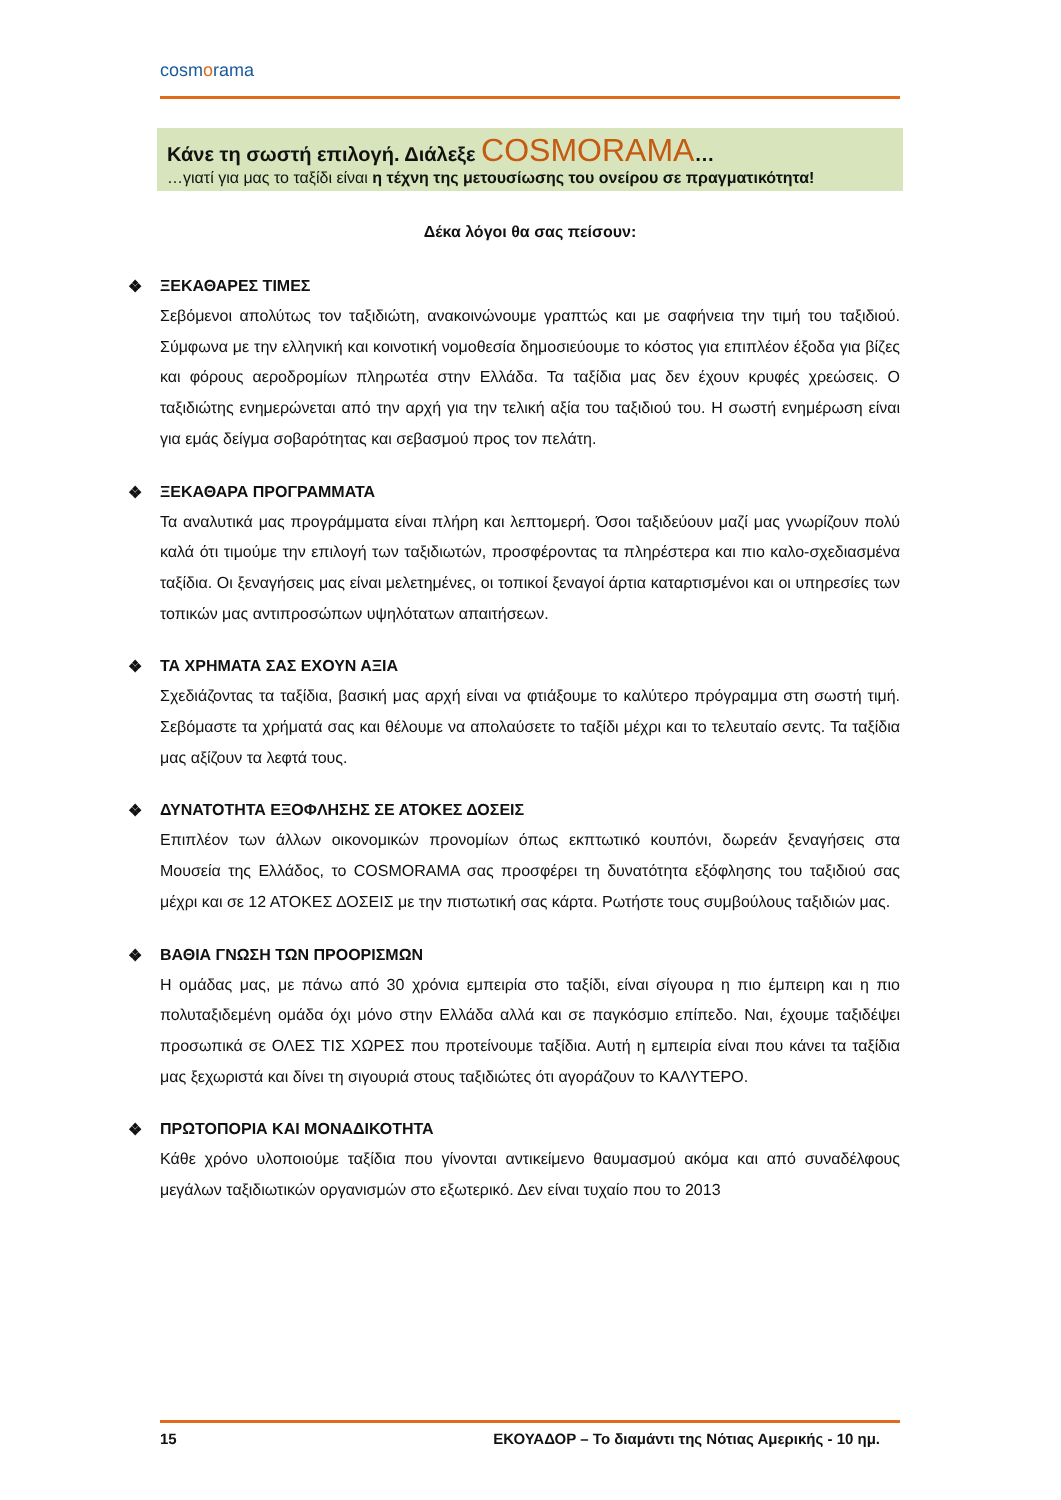cosmorama
Κάνε τη σωστή επιλογή. Διάλεξε COSMORAMA…
…γιατί για μας το ταξίδι είναι η τέχνη της μετουσίωσης του ονείρου σε πραγματικότητα!
Δέκα λόγοι θα σας πείσουν:
❖ ΞΕΚΑΘΑΡΕΣ ΤΙΜΕΣ
Σεβόμενοι απολύτως τον ταξιδιώτη, ανακοινώνουμε γραπτώς και με σαφήνεια την τιμή του ταξιδιού. Σύμφωνα με την ελληνική και κοινοτική νομοθεσία δημοσιεύουμε το κόστος για επιπλέον έξοδα για βίζες και φόρους αεροδρομίων πληρωτέα στην Ελλάδα. Τα ταξίδια μας δεν έχουν κρυφές χρεώσεις. Ο ταξιδιώτης ενημερώνεται από την αρχή για την τελική αξία του ταξιδιού του. Η σωστή ενημέρωση είναι για εμάς δείγμα σοβαρότητας και σεβασμού προς τον πελάτη.
❖ ΞΕΚΑΘΑΡΑ ΠΡΟΓΡΑΜΜΑΤΑ
Τα αναλυτικά μας προγράμματα είναι πλήρη και λεπτομερή. Όσοι ταξιδεύουν μαζί μας γνωρίζουν πολύ καλά ότι τιμούμε την επιλογή των ταξιδιωτών, προσφέροντας τα πληρέστερα και πιο καλο-σχεδιασμένα ταξίδια. Οι ξεναγήσεις μας είναι μελετημένες, οι τοπικοί ξεναγοί άρτια καταρτισμένοι και οι υπηρεσίες των τοπικών μας αντιπροσώπων υψηλότατων απαιτήσεων.
❖ ΤΑ ΧΡΗΜΑΤΑ ΣΑΣ ΕΧΟΥΝ ΑΞΙΑ
Σχεδιάζοντας τα ταξίδια, βασική μας αρχή είναι να φτιάξουμε το καλύτερο πρόγραμμα στη σωστή τιμή. Σεβόμαστε τα χρήματά σας και θέλουμε να απολαύσετε το ταξίδι μέχρι και το τελευταίο σεντς. Τα ταξίδια μας αξίζουν τα λεφτά τους.
❖ ΔΥΝΑΤΟΤΗΤΑ ΕΞΟΦΛΗΣΗΣ ΣΕ ΑΤΟΚΕΣ ΔΟΣΕΙΣ
Επιπλέον των άλλων οικονομικών προνομίων όπως εκπτωτικό κουπόνι, δωρεάν ξεναγήσεις στα Μουσεία της Ελλάδος, το COSMORAMA σας προσφέρει τη δυνατότητα εξόφλησης του ταξιδιού σας μέχρι και σε 12 ΑΤΟΚΕΣ ΔΟΣΕΙΣ με την πιστωτική σας κάρτα. Ρωτήστε τους συμβούλους ταξιδιών μας.
❖ ΒΑΘΙΑ ΓΝΩΣΗ ΤΩΝ ΠΡΟΟΡΙΣΜΩΝ
Η ομάδας μας, με πάνω από 30 χρόνια εμπειρία στο ταξίδι, είναι σίγουρα η πιο έμπειρη και η πιο πολυταξιδεμένη ομάδα όχι μόνο στην Ελλάδα αλλά και σε παγκόσμιο επίπεδο. Ναι, έχουμε ταξιδέψει προσωπικά σε ΟΛΕΣ ΤΙΣ ΧΩΡΕΣ που προτείνουμε ταξίδια. Αυτή η εμπειρία είναι που κάνει τα ταξίδια μας ξεχωριστά και δίνει τη σιγουριά στους ταξιδιώτες ότι αγοράζουν το ΚΑΛΥΤΕΡΟ.
❖ ΠΡΩΤΟΠΟΡΙΑ ΚΑΙ ΜΟΝΑΔΙΚΟΤΗΤΑ
Κάθε χρόνο υλοποιούμε ταξίδια που γίνονται αντικείμενο θαυμασμού ακόμα και από συναδέλφους μεγάλων ταξιδιωτικών οργανισμών στο εξωτερικό. Δεν είναι τυχαίο που το 2013
15 ΕΚΟΥΑΔΟΡ – Το διαμάντι της Νότιας Αμερικής - 10 ημ.